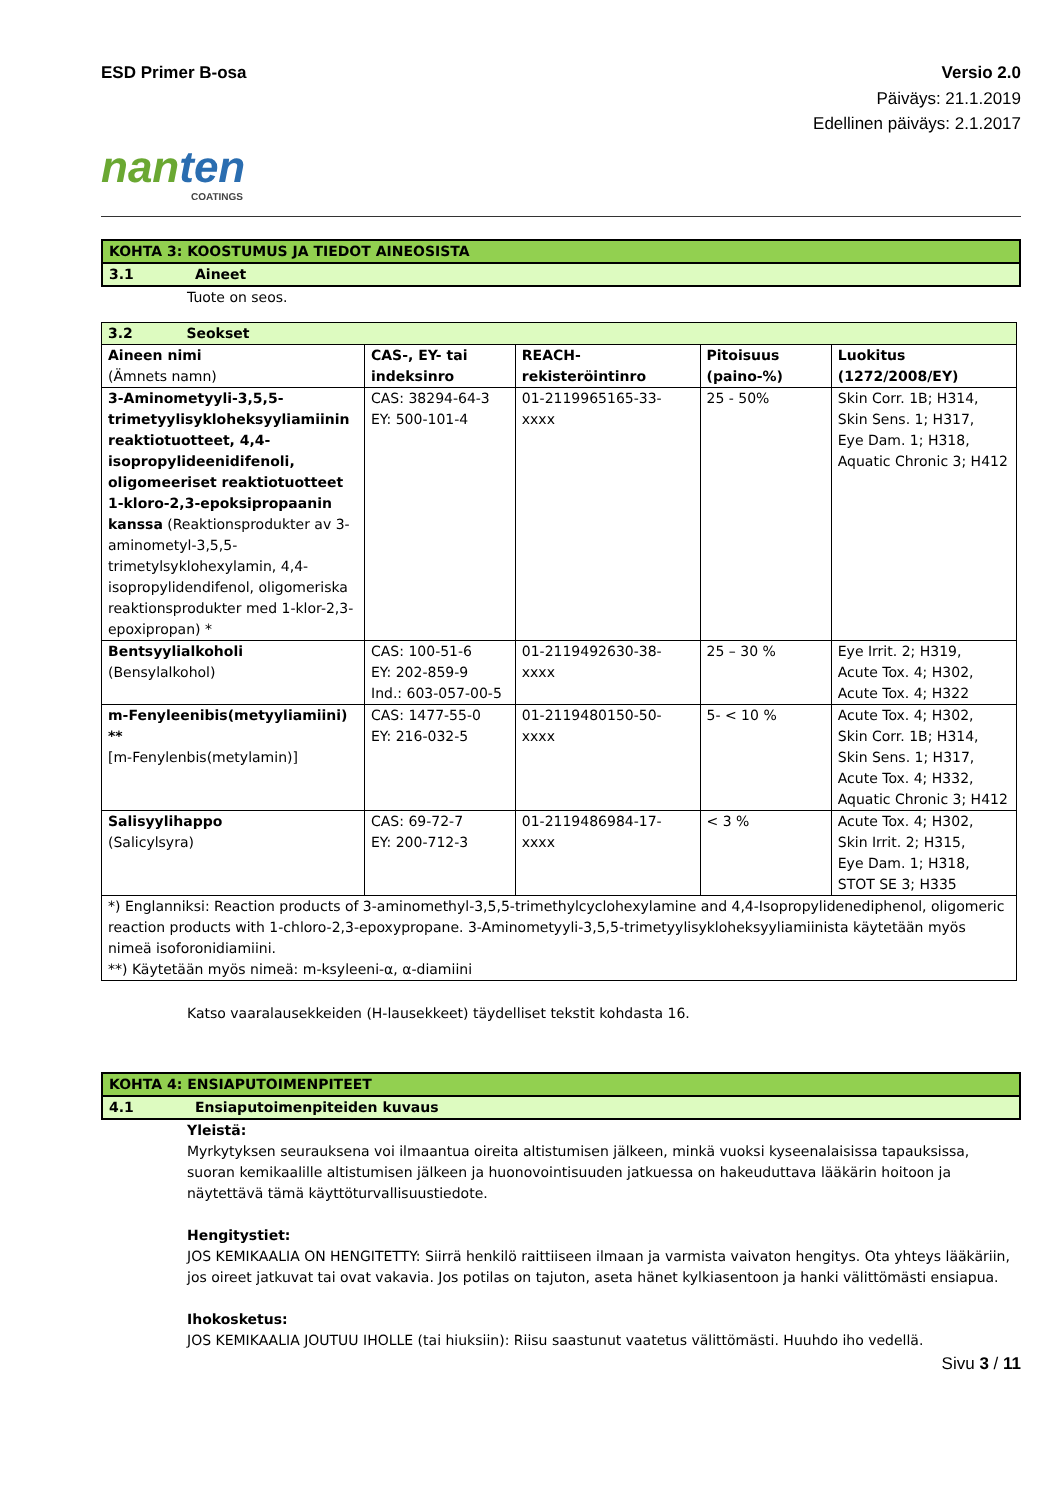ESD Primer B-osa Versio 2.0
Päiväys: 21.1.2019
Edellinen päiväys: 2.1.2017
nanten
COATINGS
KOHTA 3: KOOSTUMUS JA TIEDOT AINEOSISTA
3.1 Aineet
Tuote on seos.
| 3.2 Seokset | | | | |
| Aineen nimi (Ämnets namn) | CAS-, EY- tai indeksinro | REACH-rekisteröintinro | Pitoisuus (paino-%) | Luokitus (1272/2008/EY) |
| 3-Aminometyyli-3,5,5-trimetyylisykloheksyyliamiinin reaktiotuotteet, 4,4-isopropylideenidifenoli, oligomeeriset reaktiotuotteet 1-kloro-2,3-epoksipropaanin kanssa (Reaktionsprodukter av 3-aminometyl-3,5,5-trimetylsyklohexylamin, 4,4-isopropylidendifenol, oligomeriska reaktionsprodukter med 1-klor-2,3-epoxipropan) * | CAS: 38294-64-3 EY: 500-101-4 | 01-2119965165-33-xxxx | 25 - 50% | Skin Corr. 1B; H314, Skin Sens. 1; H317, Eye Dam. 1; H318, Aquatic Chronic 3; H412 |
| Bentsyylialkoholi (Bensylalkohol) | CAS: 100-51-6 EY: 202-859-9 Ind.: 603-057-00-5 | 01-2119492630-38-xxxx | 25 – 30 % | Eye Irrit. 2; H319, Acute Tox. 4; H302, Acute Tox. 4; H322 |
| m-Fenyleenibis(metyyliamiini) ** [m-Fenylenbis(metylamin)] | CAS: 1477-55-0 EY: 216-032-5 | 01-2119480150-50-xxxx | 5- < 10 % | Acute Tox. 4; H302, Skin Corr. 1B; H314, Skin Sens. 1; H317, Acute Tox. 4; H332, Aquatic Chronic 3; H412 |
| Salisyylihappo (Salicylsyra) | CAS: 69-72-7 EY: 200-712-3 | 01-2119486984-17-xxxx | < 3 % | Acute Tox. 4; H302, Skin Irrit. 2; H315, Eye Dam. 1; H318, STOT SE 3; H335 |
| *) Englanniksi: Reaction products of 3-aminomethyl-3,5,5-trimethylcyclohexylamine and 4,4-Isopropylidenediphenol, oligomeric reaction products with 1-chloro-2,3-epoxypropane. 3-Aminometyyli-3,5,5-trimetyylisykloheksyyliamiinista käytetään myös nimeä isoforonidiamiini. **) Käytetään myös nimeä: m-ksyleeni-α, α-diamiini | | | | |
Katso vaaralausekkeiden (H-lausekkeet) täydelliset tekstit kohdasta 16.
KOHTA 4: ENSIAPUTOIMENPITEET
4.1 Ensiaputoimenpiteiden kuvaus
Yleistä:
Myrkytyksen seurauksena voi ilmaantua oireita altistumisen jälkeen, minkä vuoksi kyseenalaisissa tapauksissa, suoran kemikaalille altistumisen jälkeen ja huonovointisuuden jatkuessa on hakeuduttava lääkärin hoitoon ja näytettävä tämä käyttöturvallisuustiedote.
Hengitystiet:
JOS KEMIKAALIA ON HENGITETTY: Siirrä henkilö raittiiseen ilmaan ja varmista vaivaton hengitys. Ota yhteys lääkäriin, jos oireet jatkuvat tai ovat vakavia. Jos potilas on tajuton, aseta hänet kylkiasentoon ja hanki välittömästi ensiapua.
Ihokosketus:
JOS KEMIKAALIA JOUTUU IHOLLE (tai hiuksiin): Riisu saastunut vaatetus välittömästi. Huuhdo iho vedellä.
Sivu 3 / 11